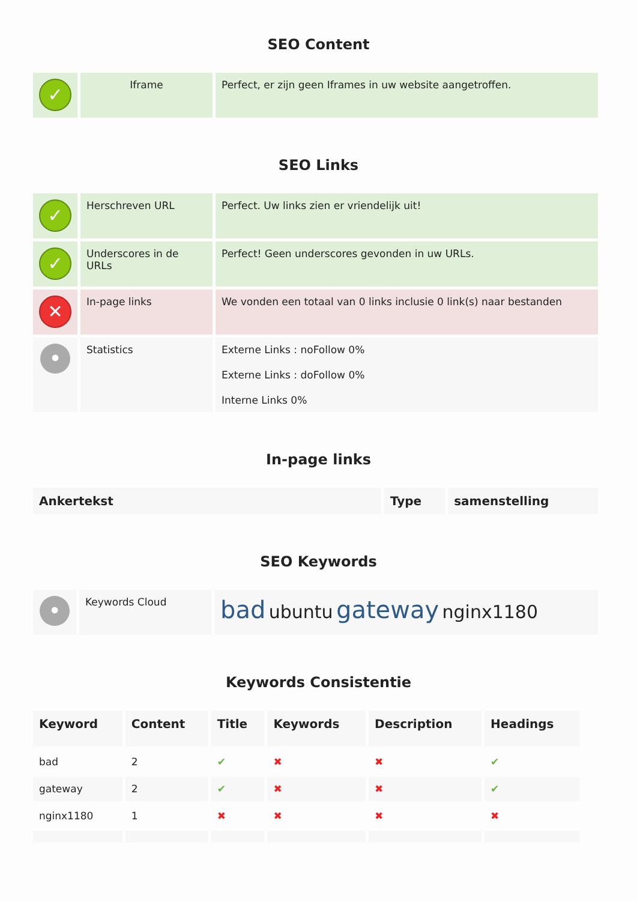SEO Content
| ✓ | Iframe | Perfect, er zijn geen Iframes in uw website aangetroffen. |
SEO Links
| ✓ | Herschreven URL | Perfect. Uw links zien er vriendelijk uit! |
| ✓ | Underscores in de URLs | Perfect! Geen underscores gevonden in uw URLs. |
| ✕ | In-page links | We vonden een totaal van 0 links inclusie 0 link(s) naar bestanden |
| • | Statistics | Externe Links : noFollow 0% Externe Links : doFollow 0% Interne Links 0% |
In-page links
| Ankertekst | Type | samenstelling |
| --- | --- | --- |
SEO Keywords
| • | Keywords Cloud | bad ubuntu gateway nginx1180 |
Keywords Consistentie
| Keyword | Content | Title | Keywords | Description | Headings |
| --- | --- | --- | --- | --- | --- |
| bad | 2 | ✔ | ✖ | ✖ | ✔ |
| gateway | 2 | ✔ | ✖ | ✖ | ✔ |
| nginx1180 | 1 | ✖ | ✖ | ✖ | ✖ |